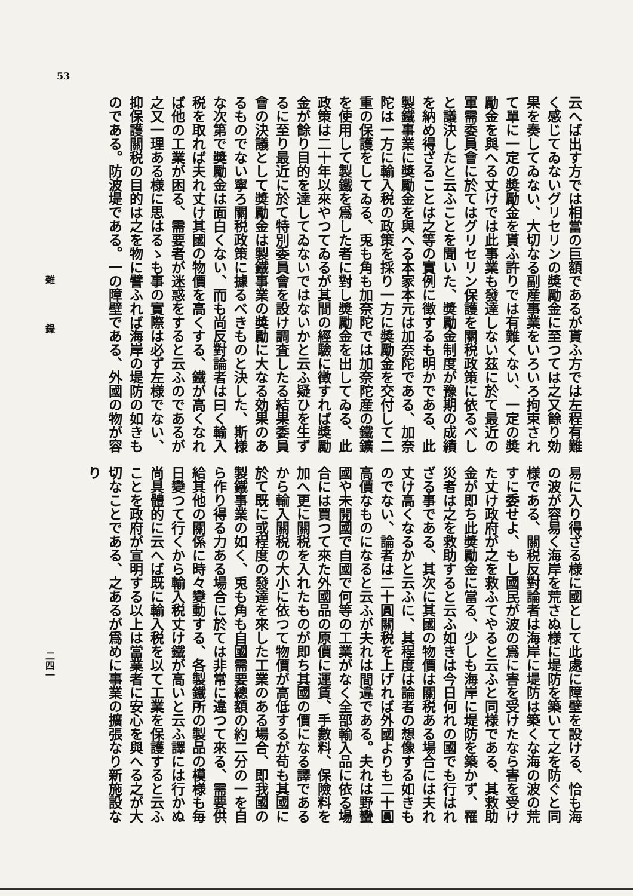53
云へば出す方では相當の巨額であるが貰ふ方では左程有難く感じてゐないグリセリンの奬勵金に至つては之又餘り効果を奏してゐない、大切なる副産事業をいろいろ拘束されて單に一定の奬勵金を貰ふ許りでは有難くない、一定の奬勵金を與へる丈けでは此事業も發達しない茲に於て最近の軍需委員會に於てはグリセリン保護を關税政策に依るべしと議決したと云ふことを聞いた、奬勵金制度が豫期の成績を納め得ざることは之等の實例に徴するも明かである、此製鐵事業に奬勵金を與へる本家本元は加奈陀である、加奈陀は一方に輸入税の政策を採り一方に奬勵金を交付して二重の保護をしてゐる、兎も角も加奈陀では加奈陀産の鐵鑛を使用して製鐵を爲した者に對し奬勵金を出してゐる、此政策は二十年以來やつてゐるが其間の經驗に徴すれば奬勵金が餘り目的を達してゐないではないかと云ふ疑ひを生ずるに至り最近に於て特別委員會を設け調査したる結果委員會の決議として奬勵金は製鐵事業の奬勵に大なる効果のあるものでない寧ろ關税政策に據るべきものと決した、斯様な次第で奬勵金は面白くない、而も尚反對論者は曰く輸入税を取れば夫れ丈け其國の物價を高くする、鐵が高くなれば他の工業が困る、需要者が迷惑をすると云ふのであるが之又一理ある様に思はるゝも事の實際は必ず左様でない、抑保護關税の目的は之を物に譬ふれば海岸の堤防の如きものである。防波堤である。一の障壁である、外國の物が容
雜 錄
易に入り得ざる様に國として此處に障壁を設ける、恰も海の波が容易く海岸を荒さぬ様に堤防を築いて之を防ぐと同様である、關税反對論者は海岸に堤防は築くな海の波の荒すに委せよ、もし國民が波の爲に害を受けたなら害を受けた丈け政府が之を救ふてやると云ふと同様である、其救助金が即ち此奬勵金に當る、少しも海岸に堤防を築かず、罹災者は之を救助すると云ふ如きは今日何れの國でも行はれざる事である、其次に其國の物價は關税ある場合には夫れ丈け高くなるかと云ふに、其程度は論者の想像する如きものでない、論者は二十圓關税を上げれば外國よりも二十圓高價なものになると云ふが夫れは間違である。夫れは野蠻國や未開國で自國で何等の工業がなく全部輸入品に依る場合には買つて來た外國品の原價に運賃、手數料、保險料を加へ更に關税を入れたものが即ち其國の價になる譯であるから輸入關税の大小に依つて物價が高低するが苟も其國に於て既に或程度の發達を來した工業のある場合、即我國の製鐵事業の如く、兎も角も自國需要總額の約二分の一を自ら作り得る力ある場合に於ては非常に違つて來る、需要供給其他の關係に時々變動する、各製鐵所の製品の模様も毎日變つて行くから輸入税丈け鐵が高いと云ふ譯には行かぬ尚具體的に云へば既に輸入税を以て工業を保護すると云ふことを政府が宣明する以上は當業者に安心を與へる之が大切なことである、之あるが爲めに事業の擴張なり新施設なり
二四一